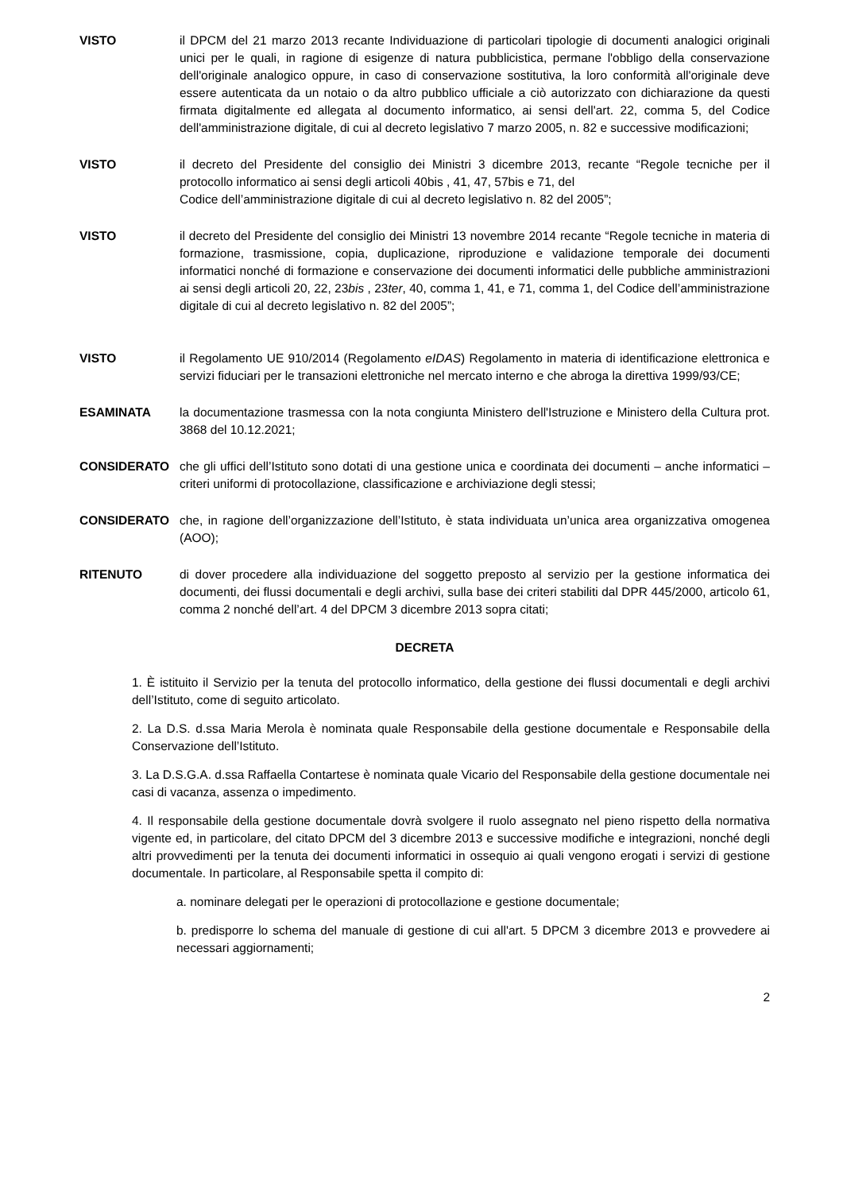VISTO il DPCM del 21 marzo 2013 recante Individuazione di particolari tipologie di documenti analogici originali unici per le quali, in ragione di esigenze di natura pubblicistica, permane l'obbligo della conservazione dell'originale analogico oppure, in caso di conservazione sostitutiva, la loro conformità all'originale deve essere autenticata da un notaio o da altro pubblico ufficiale a ciò autorizzato con dichiarazione da questi firmata digitalmente ed allegata al documento informatico, ai sensi dell'art. 22, comma 5, del Codice dell'amministrazione digitale, di cui al decreto legislativo 7 marzo 2005, n. 82 e successive modificazioni;
VISTO il decreto del Presidente del consiglio dei Ministri 3 dicembre 2013, recante “Regole tecniche per il protocollo informatico ai sensi degli articoli 40bis , 41, 47, 57bis e 71, del
Codice dell’amministrazione digitale di cui al decreto legislativo n. 82 del 2005”;
VISTO il decreto del Presidente del consiglio dei Ministri 13 novembre 2014 recante “Regole tecniche in materia di formazione, trasmissione, copia, duplicazione, riproduzione e validazione temporale dei documenti informatici nonché di formazione e conservazione dei documenti informatici delle pubbliche amministrazioni ai sensi degli articoli 20, 22, 23bis , 23ter, 40, comma 1, 41, e 71, comma 1, del Codice dell’amministrazione digitale di cui al decreto legislativo n. 82 del 2005”;
VISTO il Regolamento UE 910/2014 (Regolamento eIDAS) Regolamento in materia di identificazione elettronica e servizi fiduciari per le transazioni elettroniche nel mercato interno e che abroga la direttiva 1999/93/CE;
ESAMINATA la documentazione trasmessa con la nota congiunta Ministero dell'Istruzione e Ministero della Cultura prot. 3868 del 10.12.2021;
CONSIDERATO che gli uffici dell’Istituto sono dotati di una gestione unica e coordinata dei documenti – anche informatici – criteri uniformi di protocollazione, classificazione e archiviazione degli stessi;
CONSIDERATO che, in ragione dell’organizzazione dell’Istituto, è stata individuata un’unica area organizzativa omogenea (AOO);
RITENUTO di dover procedere alla individuazione del soggetto preposto al servizio per la gestione informatica dei documenti, dei flussi documentali e degli archivi, sulla base dei criteri stabiliti dal DPR 445/2000, articolo 61, comma 2 nonché dell’art. 4 del DPCM 3 dicembre 2013 sopra citati;
DECRETA
1. È istituito il Servizio per la tenuta del protocollo informatico, della gestione dei flussi documentali e degli archivi dell’Istituto, come di seguito articolato.
2. La D.S. d.ssa Maria Merola è nominata quale Responsabile della gestione documentale e Responsabile della Conservazione dell’Istituto.
3. La D.S.G.A. d.ssa Raffaella Contartese è nominata quale Vicario del Responsabile della gestione documentale nei casi di vacanza, assenza o impedimento.
4. Il responsabile della gestione documentale dovrà svolgere il ruolo assegnato nel pieno rispetto della normativa vigente ed, in particolare, del citato DPCM del 3 dicembre 2013 e successive modifiche e integrazioni, nonché degli altri provvedimenti per la tenuta dei documenti informatici in ossequio ai quali vengono erogati i servizi di gestione documentale. In particolare, al Responsabile spetta il compito di:
a. nominare delegati per le operazioni di protocollazione e gestione documentale;
b. predisporre lo schema del manuale di gestione di cui all'art. 5 DPCM 3 dicembre 2013 e provvedere ai necessari aggiornamenti;
2